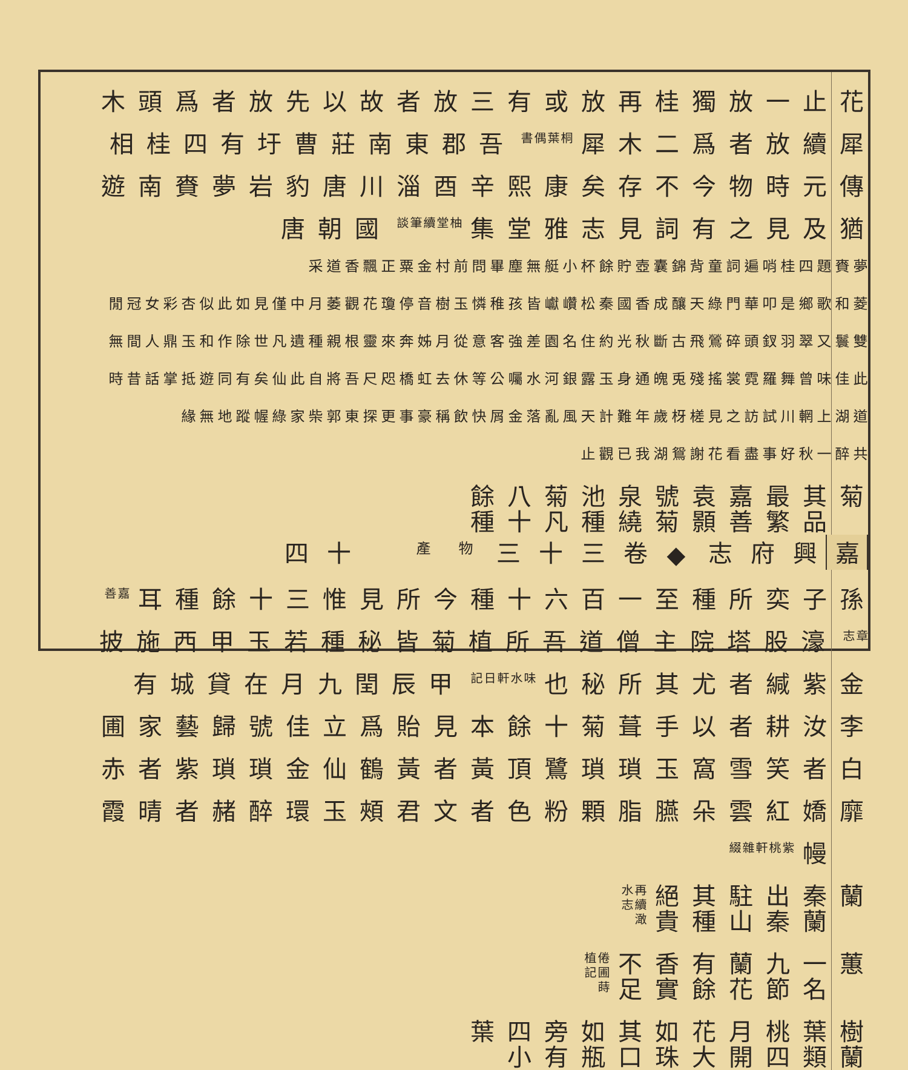花止一放獨桂再放或有三放者故以先放者爲頭木
犀續放者爲二木犀桐葉偶書吾郡東南莊曹圩有四桂相
傳元時物今不存矣康熙辛酉淄川唐豹岩夢賚南遊
猶及見之有詞見志雅堂集柚堂續筆談 國朝唐
夢賚題四桂哨遍詞童背錦囊壺貯餘杯小艇無塵畢問前村金粟正飄香道采
菱和歌鄉是叩華門綠天釀成香國秦松巑巘皆孩稚憐玉樹音停瓊花觀萎月中僅見如此似杏彩女冠閒
雙鬟又翠羽釵頭碎鶯飛古斷秋光約住名園差強客意從月姊奔來靈根親種遺凡世除作和玉鼎人間無
此佳味曾舞羅霓裳搖殘兎魄通身玉露銀河水囑公等休去虹橋咫尺吾將自此仙矣有同遊抵掌話昔時
道湖上輞川試訪之見槎枒歲年難計天風亂落金屑快飲稱豪事更探東郭柴家綠幄蹤地無緣
共醉一秋好事盡看花謝鴛湖我已觀止
菊　其品最繁嘉善袁顥號菊泉繞池種菊凡八十餘種
嘉興府志 ◆ 卷三十三 物產 十四
孫子奕所種至一百六十種今所見惟三十餘種耳嘉善
章志濠股塔院主僧道吾所植菊皆秘種若玉甲西施披
金紫緘者尤其所秘也味水軒日記甲辰閏九月在貸城有
李汝耕者以手葺菊十餘本見貽爲立佳號歸藝家圃
白者笑雪窩玉瑣瑣鷺頂黃者黃鶴仙金瑣瑣紫者赤
靡嬌紅雲朵臙脂顆粉色者文君頰玉環醉赭者晴霞
幔紫桃軒雜綴
蘭　秦蘭出秦駐山其種絕貴再續澉水志
蕙　一名九節蘭花有餘香實不足倦圃蒔植記
樹蘭　葉類桃四月開花大如珠其口如瓶旁有四小葉